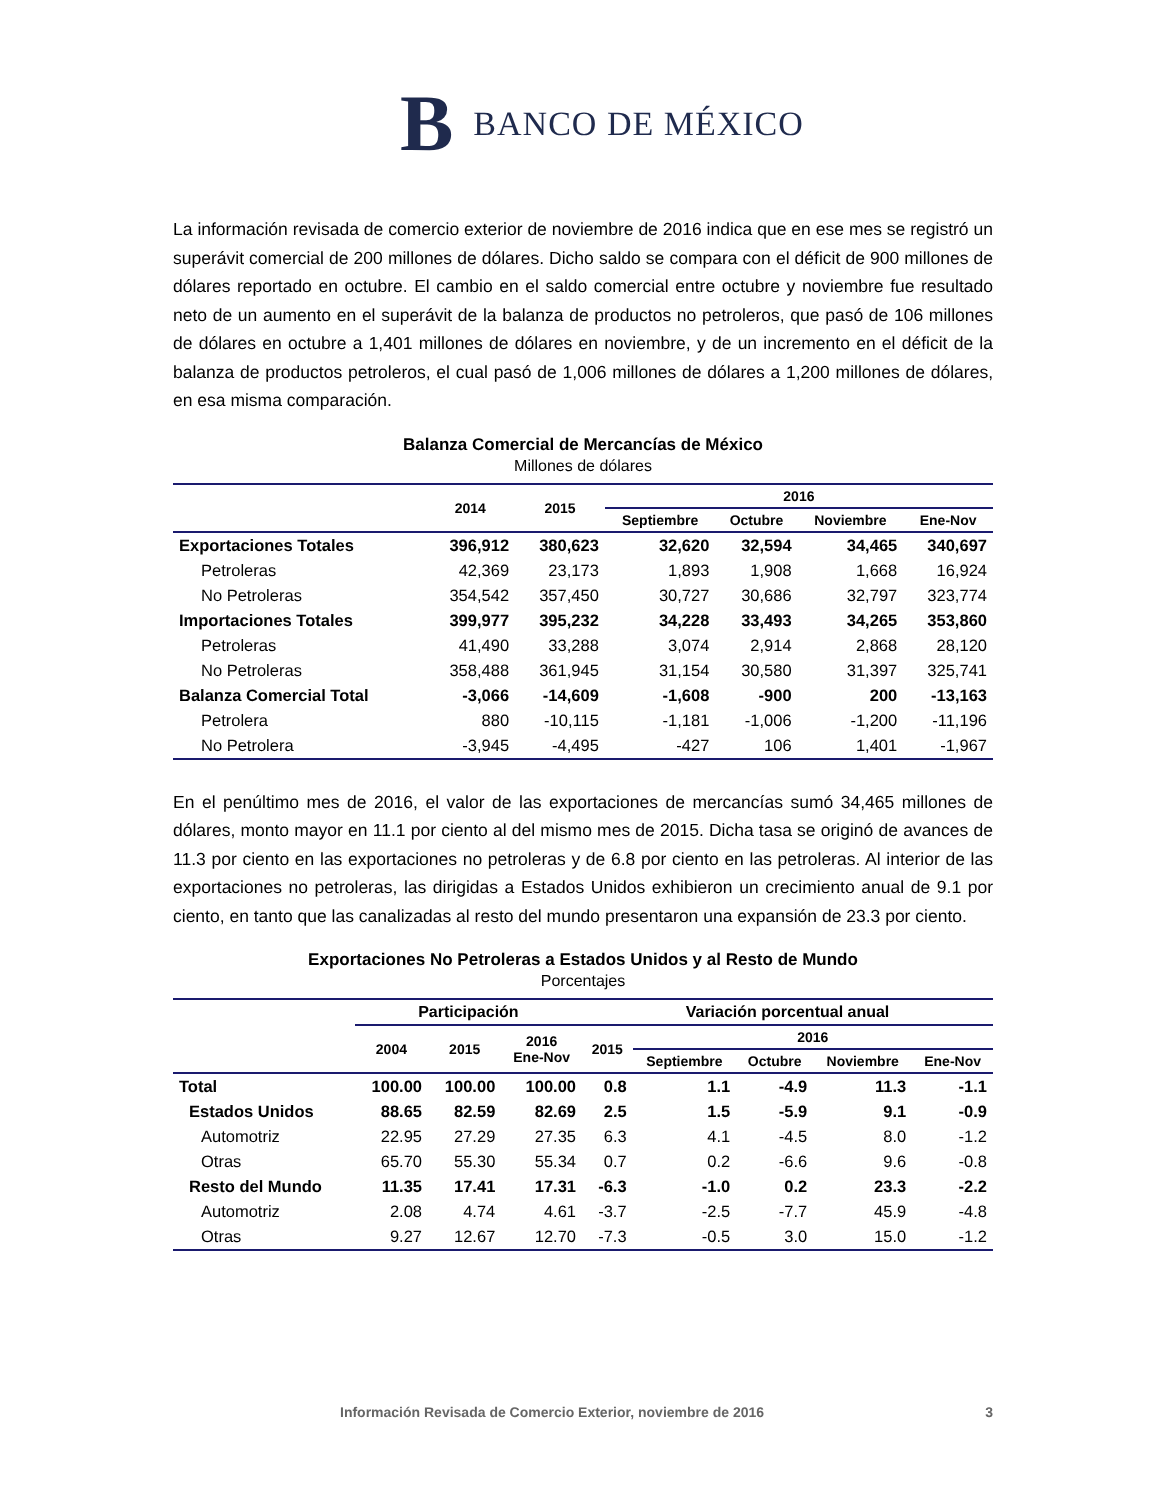B BANCO DE MÉXICO
La información revisada de comercio exterior de noviembre de 2016 indica que en ese mes se registró un superávit comercial de 200 millones de dólares. Dicho saldo se compara con el déficit de 900 millones de dólares reportado en octubre. El cambio en el saldo comercial entre octubre y noviembre fue resultado neto de un aumento en el superávit de la balanza de productos no petroleros, que pasó de 106 millones de dólares en octubre a 1,401 millones de dólares en noviembre, y de un incremento en el déficit de la balanza de productos petroleros, el cual pasó de 1,006 millones de dólares a 1,200 millones de dólares, en esa misma comparación.
Balanza Comercial de Mercancías de México
Millones de dólares
| | 2014 | 2015 | 2016 | | | |
| --- | --- | --- | --- | --- | --- | --- |
| | | | Septiembre | Octubre | Noviembre | Ene-Nov |
| Exportaciones Totales | 396,912 | 380,623 | 32,620 | 32,594 | 34,465 | 340,697 |
| Petroleras | 42,369 | 23,173 | 1,893 | 1,908 | 1,668 | 16,924 |
| No Petroleras | 354,542 | 357,450 | 30,727 | 30,686 | 32,797 | 323,774 |
| Importaciones Totales | 399,977 | 395,232 | 34,228 | 33,493 | 34,265 | 353,860 |
| Petroleras | 41,490 | 33,288 | 3,074 | 2,914 | 2,868 | 28,120 |
| No Petroleras | 358,488 | 361,945 | 31,154 | 30,580 | 31,397 | 325,741 |
| Balanza Comercial Total | -3,066 | -14,609 | -1,608 | -900 | 200 | -13,163 |
| Petrolera | 880 | -10,115 | -1,181 | -1,006 | -1,200 | -11,196 |
| No Petrolera | -3,945 | -4,495 | -427 | 106 | 1,401 | -1,967 |
En el penúltimo mes de 2016, el valor de las exportaciones de mercancías sumó 34,465 millones de dólares, monto mayor en 11.1 por ciento al del mismo mes de 2015. Dicha tasa se originó de avances de 11.3 por ciento en las exportaciones no petroleras y de 6.8 por ciento en las petroleras. Al interior de las exportaciones no petroleras, las dirigidas a Estados Unidos exhibieron un crecimiento anual de 9.1 por ciento, en tanto que las canalizadas al resto del mundo presentaron una expansión de 23.3 por ciento.
Exportaciones No Petroleras a Estados Unidos y al Resto de Mundo
Porcentajes
| | Participación | | | Variación porcentual anual | | | | |
| --- | --- | --- | --- | --- | --- | --- | --- | --- |
| | 2004 | 2015 | 2016 Ene-Nov | 2015 | 2016 | | | |
| | | | | | Septiembre | Octubre | Noviembre | Ene-Nov |
| Total | 100.00 | 100.00 | 100.00 | 0.8 | 1.1 | -4.9 | 11.3 | -1.1 |
| Estados Unidos | 88.65 | 82.59 | 82.69 | 2.5 | 1.5 | -5.9 | 9.1 | -0.9 |
| Automotriz | 22.95 | 27.29 | 27.35 | 6.3 | 4.1 | -4.5 | 8.0 | -1.2 |
| Otras | 65.70 | 55.30 | 55.34 | 0.7 | 0.2 | -6.6 | 9.6 | -0.8 |
| Resto del Mundo | 11.35 | 17.41 | 17.31 | -6.3 | -1.0 | 0.2 | 23.3 | -2.2 |
| Automotriz | 2.08 | 4.74 | 4.61 | -3.7 | -2.5 | -7.7 | 45.9 | -4.8 |
| Otras | 9.27 | 12.67 | 12.70 | -7.3 | -0.5 | 3.0 | 15.0 | -1.2 |
Información Revisada de Comercio Exterior, noviembre de 2016 3